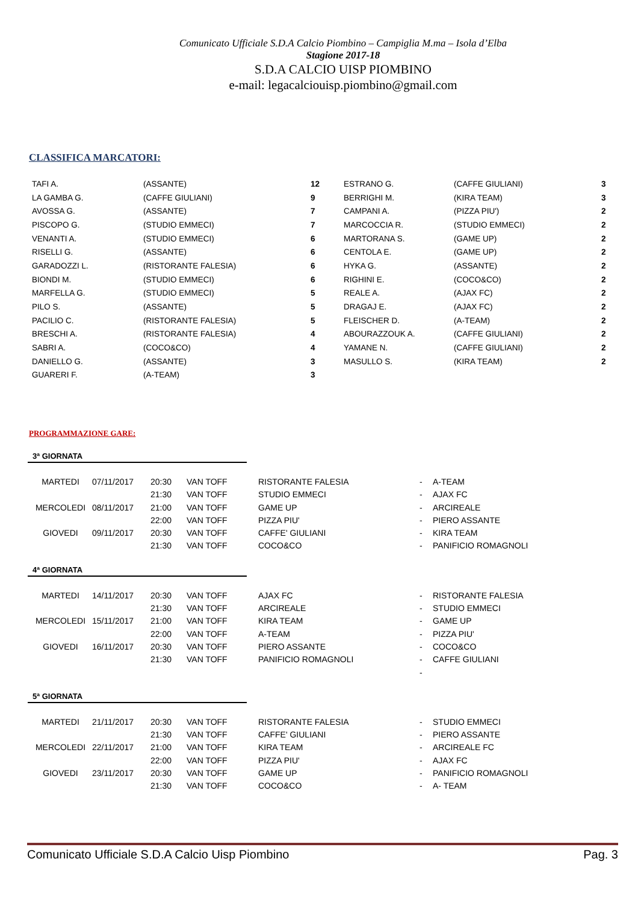Comunicato Ufficiale S.D.A Calcio Piombino – Campiglia M.ma – Isola d’Elba
Stagione 2017-18
S.D.A CALCIO UISP PIOMBINO
e-mail: legacalciouisp.piombino@gmail.com
CLASSIFICA MARCATORI:
| TAFI A. | (ASSANTE) | 12 | ESTRANO G. | (CAFFE GIULIANI) | 3 |
| LA GAMBA G. | (CAFFE GIULIANI) | 9 | BERRIGHI M. | (KIRA TEAM) | 3 |
| AVOSSA G. | (ASSANTE) | 7 | CAMPANI A. | (PIZZA PIU') | 2 |
| PISCOPO G. | (STUDIO EMMECI) | 7 | MARCOCCIA R. | (STUDIO EMMECI) | 2 |
| VENANTI A. | (STUDIO EMMECI) | 6 | MARTORANA S. | (GAME UP) | 2 |
| RISELLI G. | (ASSANTE) | 6 | CENTOLA E. | (GAME UP) | 2 |
| GARADOZZI L. | (RISTORANTE FALESIA) | 6 | HYKA G. | (ASSANTE) | 2 |
| BIONDI M. | (STUDIO EMMECI) | 6 | RIGHINI E. | (COCO&CO) | 2 |
| MARFELLA G. | (STUDIO EMMECI) | 5 | REALE A. | (AJAX FC) | 2 |
| PILO S. | (ASSANTE) | 5 | DRAGAJ E. | (AJAX FC) | 2 |
| PACILIO C. | (RISTORANTE FALESIA) | 5 | FLEISCHER D. | (A-TEAM) | 2 |
| BRESCHI A. | (RISTORANTE FALESIA) | 4 | ABOURAZZOUK A. | (CAFFE GIULIANI) | 2 |
| SABRI A. | (COCO&CO) | 4 | YAMANE N. | (CAFFE GIULIANI) | 2 |
| DANIELLO G. | (ASSANTE) | 3 | MASULLO S. | (KIRA TEAM) | 2 |
| GUARERI F. | (A-TEAM) | 3 | | | |
PROGRAMMAZIONE GARE:
3ª GIORNATA
| MARTEDI | 07/11/2017 | 20:30 | VAN TOFF | RISTORANTE FALESIA | - | A-TEAM |
| | | 21:30 | VAN TOFF | STUDIO EMMECI | - | AJAX FC |
| MERCOLEDI | 08/11/2017 | 21:00 | VAN TOFF | GAME UP | - | ARCIREALE |
| | | 22:00 | VAN TOFF | PIZZA PIU' | - | PIERO ASSANTE |
| GIOVEDI | 09/11/2017 | 20:30 | VAN TOFF | CAFFE' GIULIANI | - | KIRA TEAM |
| | | 21:30 | VAN TOFF | COCO&CO | - | PANIFICIO ROMAGNOLI |
4ª GIORNATA
| MARTEDI | 14/11/2017 | 20:30 | VAN TOFF | AJAX FC | - | RISTORANTE FALESIA |
| | | 21:30 | VAN TOFF | ARCIREALE | - | STUDIO EMMECI |
| MERCOLEDI | 15/11/2017 | 21:00 | VAN TOFF | KIRA TEAM | - | GAME UP |
| | | 22:00 | VAN TOFF | A-TEAM | - | PIZZA PIU' |
| GIOVEDI | 16/11/2017 | 20:30 | VAN TOFF | PIERO ASSANTE | - | COCO&CO |
| | | 21:30 | VAN TOFF | PANIFICIO ROMAGNOLI | - | CAFFE GIULIANI |
| | | | | | - | |
5ª GIORNATA
| MARTEDI | 21/11/2017 | 20:30 | VAN TOFF | RISTORANTE FALESIA | - | STUDIO EMMECI |
| | | 21:30 | VAN TOFF | CAFFE' GIULIANI | - | PIERO ASSANTE |
| MERCOLEDI | 22/11/2017 | 21:00 | VAN TOFF | KIRA TEAM | - | ARCIREALE FC |
| | | 22:00 | VAN TOFF | PIZZA PIU' | - | AJAX FC |
| GIOVEDI | 23/11/2017 | 20:30 | VAN TOFF | GAME UP | - | PANIFICIO ROMAGNOLI |
| | | 21:30 | VAN TOFF | COCO&CO | - | A- TEAM |
Comunicato Ufficiale S.D.A Calcio Uisp Piombino Pag. 3